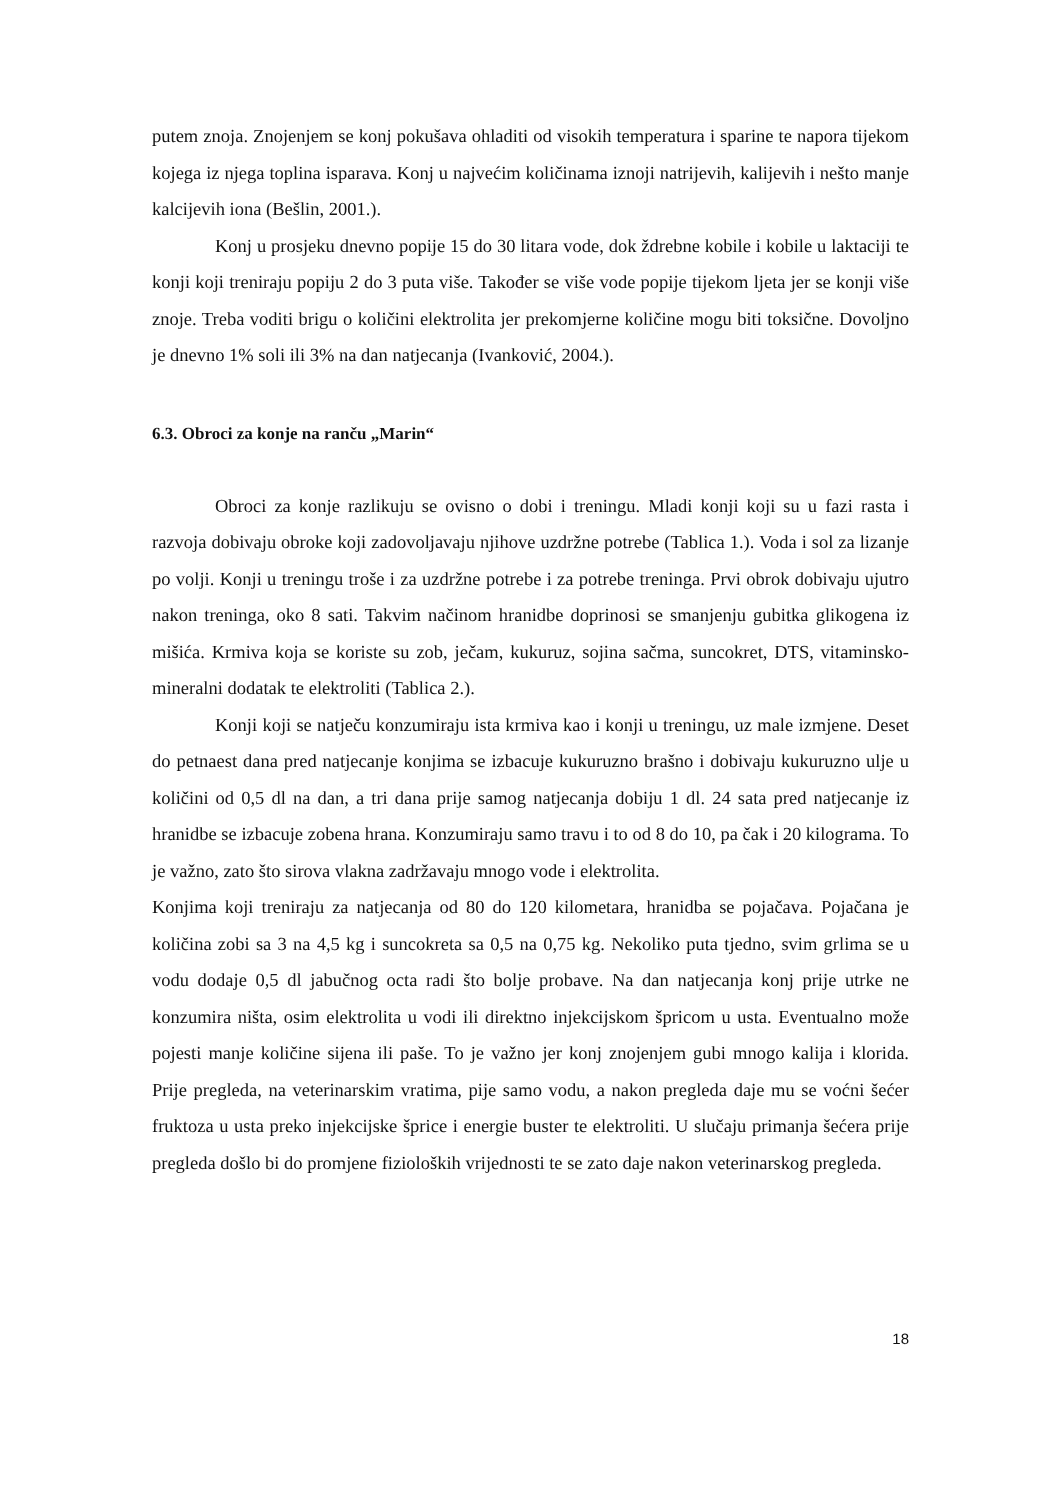putem znoja. Znojenjem se konj pokušava ohladiti od visokih temperatura i sparine te napora tijekom kojega iz njega toplina isparava. Konj u najvećim količinama iznoji natrijevih, kalijevih i nešto manje kalcijevih iona (Bešlin, 2001.).
Konj u prosjeku dnevno popije 15 do 30 litara vode, dok ždrebne kobile i kobile u laktaciji te konji koji treniraju popiju 2 do 3 puta više. Također se više vode popije tijekom ljeta jer se konji više znoje. Treba voditi brigu o količini elektrolita jer prekomjerne količine mogu biti toksične. Dovoljno je dnevno 1% soli ili 3% na dan natjecanja (Ivanković, 2004.).
6.3. Obroci za konje na ranču „Marin“
Obroci za konje razlikuju se ovisno o dobi i treningu. Mladi konji koji su u fazi rasta i razvoja dobivaju obroke koji zadovoljavaju njihove uzdržne potrebe (Tablica 1.). Voda i sol za lizanje po volji. Konji u treningu troše i za uzdržne potrebe i za potrebe treninga. Prvi obrok dobivaju ujutro nakon treninga, oko 8 sati. Takvim načinom hranidbe doprinosi se smanjenju gubitka glikogena iz mišića. Krmiva koja se koriste su zob, ječam, kukuruz, sojina sačma, suncokret, DTS, vitaminsko-mineralni dodatak te elektroliti (Tablica 2.).
Konji koji se natječu konzumiraju ista krmiva kao i konji u treningu, uz male izmjene. Deset do petnaest dana pred natjecanje konjima se izbacuje kukuruzno brašno i dobivaju kukuruzno ulje u količini od 0,5 dl na dan, a tri dana prije samog natjecanja dobiju 1 dl. 24 sata pred natjecanje iz hranidbe se izbacuje zobena hrana. Konzumiraju samo travu i to od 8 do 10, pa čak i 20 kilograma. To je važno, zato što sirova vlakna zadržavaju mnogo vode i elektrolita.
Konjima koji treniraju za natjecanja od 80 do 120 kilometara, hranidba se pojačava. Pojačana je količina zobi sa 3 na 4,5 kg i suncokreta sa 0,5 na 0,75 kg. Nekoliko puta tjedno, svim grlima se u vodu dodaje 0,5 dl jabučnog octa radi što bolje probave. Na dan natjecanja konj prije utrke ne konzumira ništa, osim elektrolita u vodi ili direktno injekcijskom špricom u usta. Eventualno može pojesti manje količine sijena ili paše. To je važno jer konj znojenjem gubi mnogo kalija i klorida. Prije pregleda, na veterinarskim vratima, pije samo vodu, a nakon pregleda daje mu se voćni šećer fruktoza u usta preko injekcijske šprice i energie buster te elektroliti. U slučaju primanja šećera prije pregleda došlo bi do promjene fizioloških vrijednosti te se zato daje nakon veterinarskog pregleda.
18